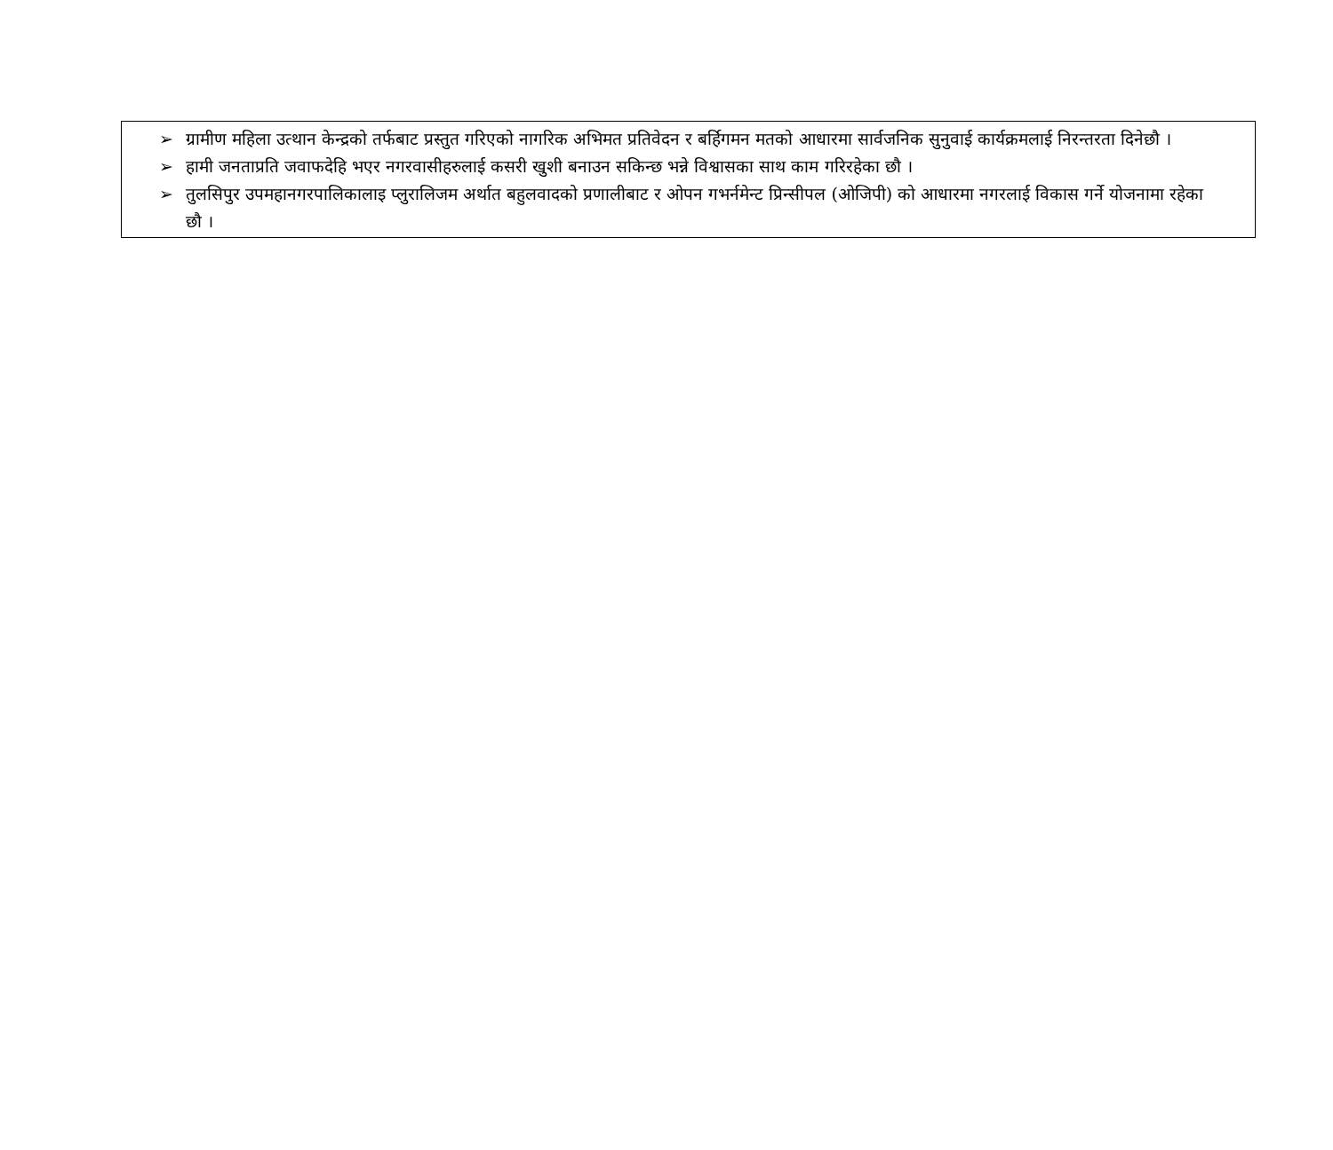➢ ग्रामीण महिला उत्थान केन्द्रको तर्फबाट प्रस्तुत गरिएको नागरिक अभिमत प्रतिवेदन र बर्हिगमन मतको आधारमा सार्वजनिक सुनुवाई कार्यक्रमलाई निरन्तरता दिनेछौ ।
➢ हामी जनताप्रति जवाफदेहि भएर नगरवासीहरुलाई कसरी खुशी बनाउन सकिन्छ भन्ने विश्वासका साथ काम गरिरहेका छौ ।
➢ तुलसिपुर उपमहानगरपालिकालाइ प्लुरालिजम अर्थात बहुलवादको प्रणालीबाट र ओपन गभर्नमेन्ट प्रिन्सीपल (ओजिपी) को आधारमा नगरलाई विकास गर्ने योजनामा रहेका छौ ।